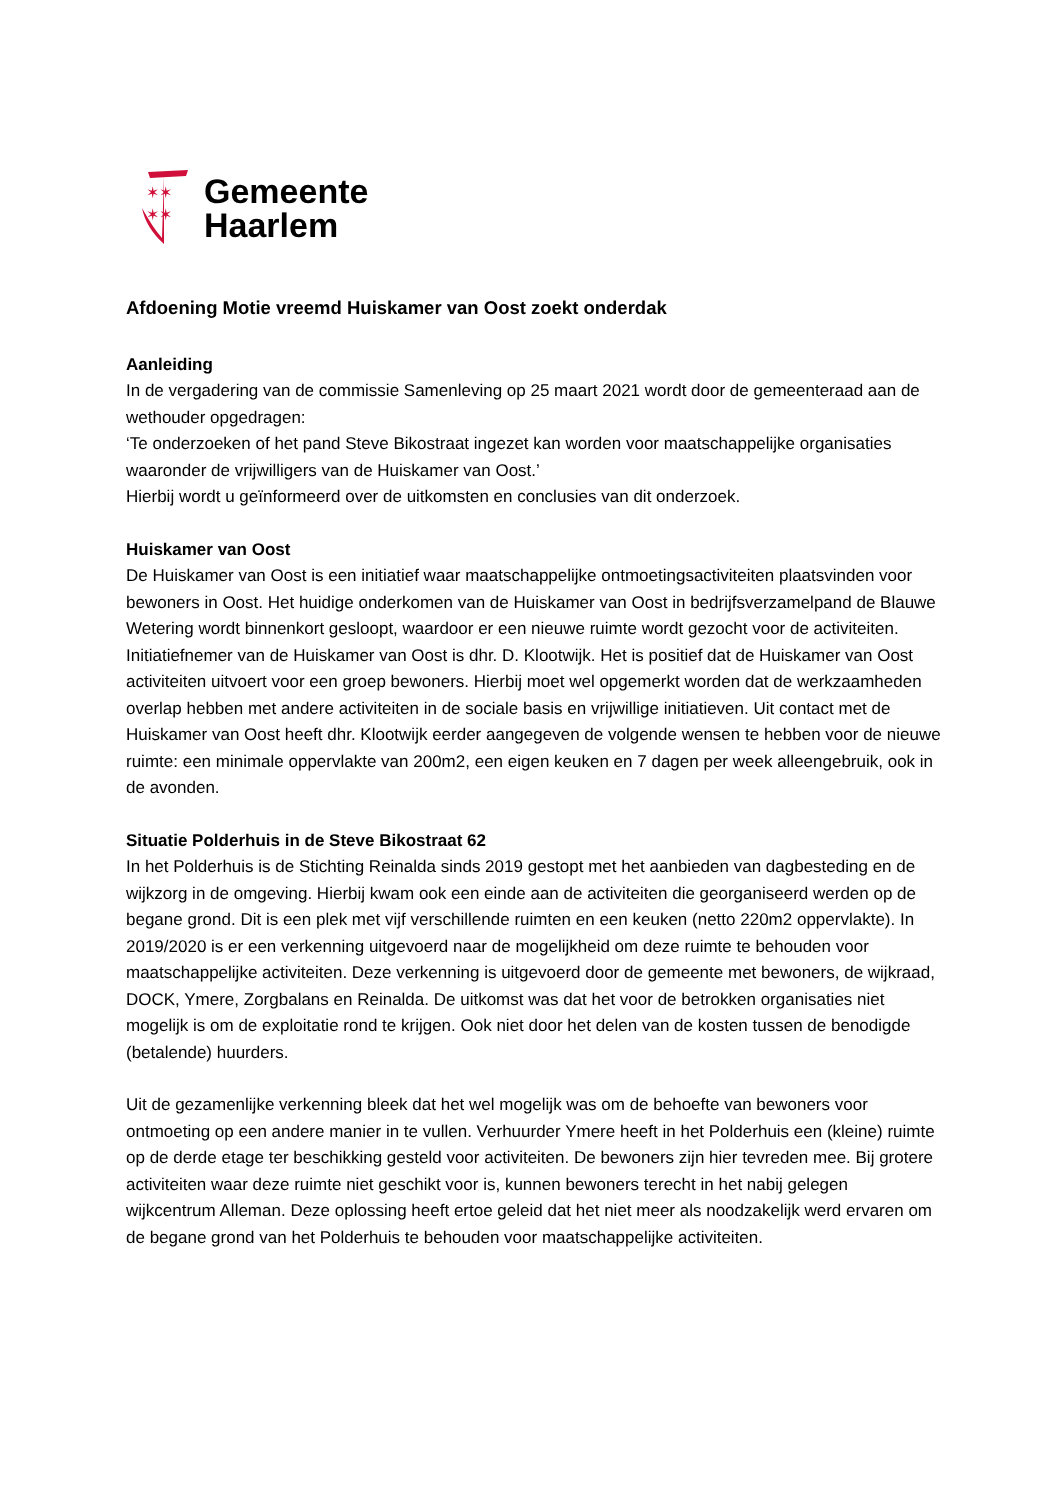✶✶
✶✶
Gemeente
Haarlem
Afdoening Motie vreemd Huiskamer van Oost zoekt onderdak
Aanleiding
In de vergadering van de commissie Samenleving op 25 maart 2021 wordt door de gemeenteraad aan de wethouder opgedragen:
‘Te onderzoeken of het pand Steve Bikostraat ingezet kan worden voor maatschappelijke organisaties waaronder de vrijwilligers van de Huiskamer van Oost.’
Hierbij wordt u geïnformeerd over de uitkomsten en conclusies van dit onderzoek.
Huiskamer van Oost
De Huiskamer van Oost is een initiatief waar maatschappelijke ontmoetingsactiviteiten plaatsvinden voor bewoners in Oost. Het huidige onderkomen van de Huiskamer van Oost in bedrijfsverzamelpand de Blauwe Wetering wordt binnenkort gesloopt, waardoor er een nieuwe ruimte wordt gezocht voor de activiteiten. Initiatiefnemer van de Huiskamer van Oost is dhr. D. Klootwijk. Het is positief dat de Huiskamer van Oost activiteiten uitvoert voor een groep bewoners. Hierbij moet wel opgemerkt worden dat de werkzaamheden overlap hebben met andere activiteiten in de sociale basis en vrijwillige initiatieven. Uit contact met de Huiskamer van Oost heeft dhr. Klootwijk eerder aangegeven de volgende wensen te hebben voor de nieuwe ruimte: een minimale oppervlakte van 200m2, een eigen keuken en 7 dagen per week alleengebruik, ook in de avonden.
Situatie Polderhuis in de Steve Bikostraat 62
In het Polderhuis is de Stichting Reinalda sinds 2019 gestopt met het aanbieden van dagbesteding en de wijkzorg in de omgeving. Hierbij kwam ook een einde aan de activiteiten die georganiseerd werden op de begane grond. Dit is een plek met vijf verschillende ruimten en een keuken (netto 220m2 oppervlakte). In 2019/2020 is er een verkenning uitgevoerd naar de mogelijkheid om deze ruimte te behouden voor maatschappelijke activiteiten. Deze verkenning is uitgevoerd door de gemeente met bewoners, de wijkraad, DOCK, Ymere, Zorgbalans en Reinalda. De uitkomst was dat het voor de betrokken organisaties niet mogelijk is om de exploitatie rond te krijgen. Ook niet door het delen van de kosten tussen de benodigde (betalende) huurders.
Uit de gezamenlijke verkenning bleek dat het wel mogelijk was om de behoefte van bewoners voor ontmoeting op een andere manier in te vullen. Verhuurder Ymere heeft in het Polderhuis een (kleine) ruimte op de derde etage ter beschikking gesteld voor activiteiten. De bewoners zijn hier tevreden mee. Bij grotere activiteiten waar deze ruimte niet geschikt voor is, kunnen bewoners terecht in het nabij gelegen wijkcentrum Alleman. Deze oplossing heeft ertoe geleid dat het niet meer als noodzakelijk werd ervaren om de begane grond van het Polderhuis te behouden voor maatschappelijke activiteiten.